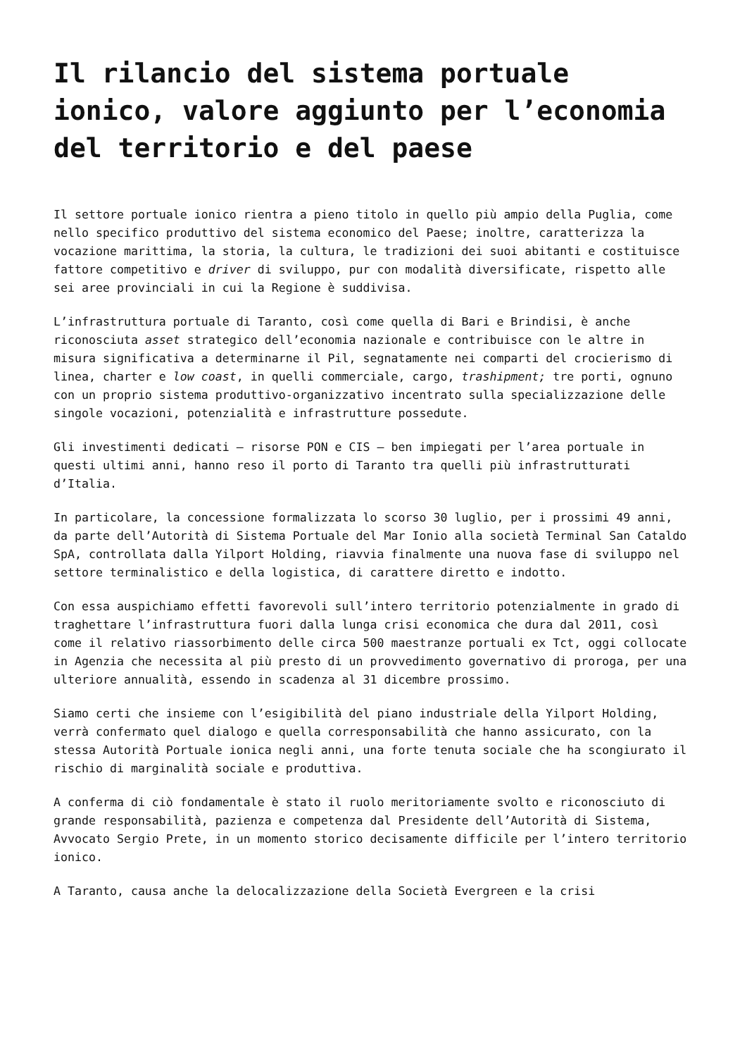Il rilancio del sistema portuale ionico, valore aggiunto per l’economia del territorio e del paese
Il settore portuale ionico rientra a pieno titolo in quello più ampio della Puglia, come nello specifico produttivo del sistema economico del Paese; inoltre, caratterizza la vocazione marittima, la storia, la cultura, le tradizioni dei suoi abitanti e costituisce fattore competitivo e driver di sviluppo, pur con modalità diversificate, rispetto alle sei aree provinciali in cui la Regione è suddivisa.
L’infrastruttura portuale di Taranto, così come quella di Bari e Brindisi, è anche riconosciuta asset strategico dell’economia nazionale e contribuisce con le altre in misura significativa a determinarne il Pil, segnatamente nei comparti del crocierismo di linea, charter e low coast, in quelli commerciale, cargo, trashipment; tre porti, ognuno con un proprio sistema produttivo-organizzativo incentrato sulla specializzazione delle singole vocazioni, potenzialità e infrastrutture possedute.
Gli investimenti dedicati – risorse PON e CIS – ben impiegati per l’area portuale in questi ultimi anni, hanno reso il porto di Taranto tra quelli più infrastrutturati d’Italia.
In particolare, la concessione formalizzata lo scorso 30 luglio, per i prossimi 49 anni, da parte dell’Autorità di Sistema Portuale del Mar Ionio alla società Terminal San Cataldo SpA, controllata dalla Yilport Holding, riavvia finalmente una nuova fase di sviluppo nel settore terminalistico e della logistica, di carattere diretto e indotto.
Con essa auspichiamo effetti favorevoli sull’intero territorio potenzialmente in grado di traghettare l’infrastruttura fuori dalla lunga crisi economica che dura dal 2011, così come il relativo riassorbimento delle circa 500 maestranze portuali ex Tct, oggi collocate in Agenzia che necessita al più presto di un provvedimento governativo di proroga, per una ulteriore annualità, essendo in scadenza al 31 dicembre prossimo.
Siamo certi che insieme con l’esigibilità del piano industriale della Yilport Holding, verrà confermato quel dialogo e quella corresponsabilità che hanno assicurato, con la stessa Autorità Portuale ionica negli anni, una forte tenuta sociale che ha scongiurato il rischio di marginalità sociale e produttiva.
A conferma di ciò fondamentale è stato il ruolo meritoriamente svolto e riconosciuto di grande responsabilità, pazienza e competenza dal Presidente dell’Autorità di Sistema, Avvocato Sergio Prete, in un momento storico decisamente difficile per l’intero territorio ionico.
A Taranto, causa anche la delocalizzazione della Società Evergreen e la crisi